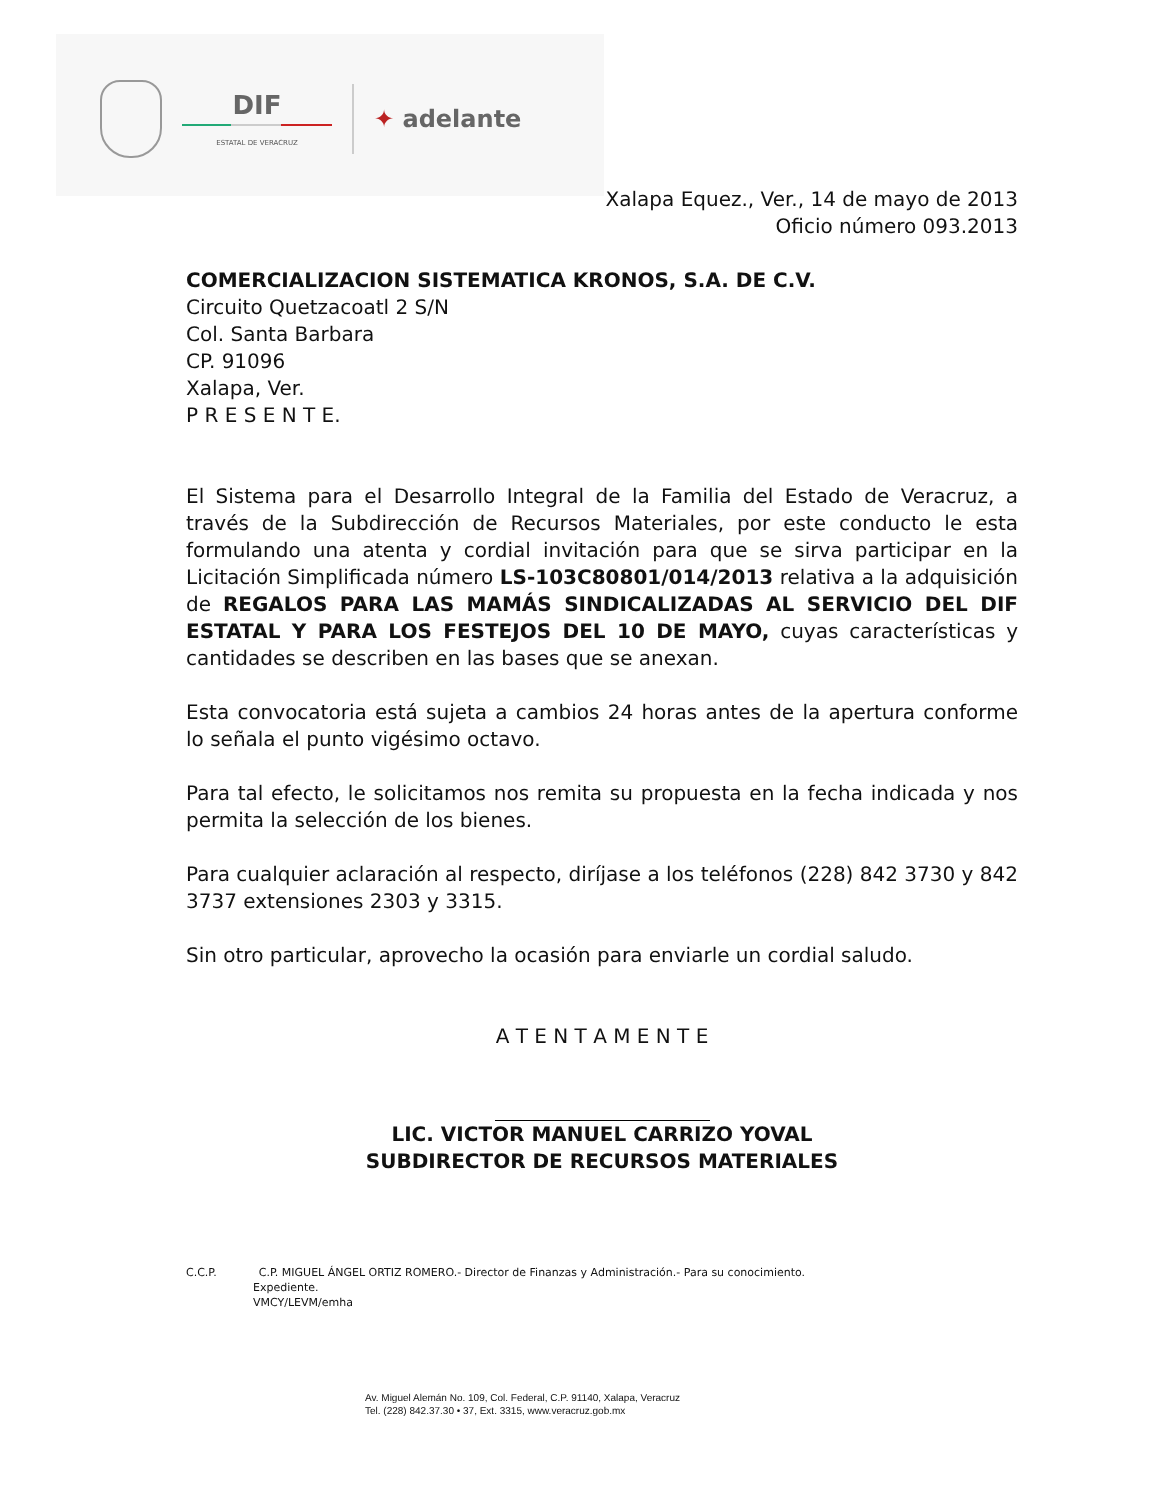DIF
ESTATAL DE VERACRUZ
✦ adelante
Xalapa Equez., Ver., 14 de mayo de 2013
Oficio número 093.2013
COMERCIALIZACION SISTEMATICA KRONOS, S.A. DE C.V.
Circuito Quetzacoatl 2 S/N
Col. Santa Barbara
CP. 91096
Xalapa, Ver.
P R E S E N T E.
El Sistema para el Desarrollo Integral de la Familia del Estado de Veracruz, a través de la Subdirección de Recursos Materiales, por este conducto le esta formulando una atenta y cordial invitación para que se sirva participar en la Licitación Simplificada número LS-103C80801/014/2013 relativa a la adquisición de REGALOS PARA LAS MAMÁS SINDICALIZADAS AL SERVICIO DEL DIF ESTATAL Y PARA LOS FESTEJOS DEL 10 DE MAYO, cuyas características y cantidades se describen en las bases que se anexan.
Esta convocatoria está sujeta a cambios 24 horas antes de la apertura conforme lo señala el punto vigésimo octavo.
Para tal efecto, le solicitamos nos remita su propuesta en la fecha indicada y nos permita la selección de los bienes.
Para cualquier aclaración al respecto, diríjase a los teléfonos (228) 842 3730 y 842 3737 extensiones 2303 y 3315.
Sin otro particular, aprovecho la ocasión para enviarle un cordial saludo.
A T E N T A M E N T E
LIC. VICTOR MANUEL CARRIZO YOVAL
SUBDIRECTOR DE RECURSOS MATERIALES
C.C.P. C.P. MIGUEL ÁNGEL ORTIZ ROMERO.- Director de Finanzas y Administración.- Para su conocimiento.
Expediente.
VMCY/LEVM/emha
Av. Miguel Alemán No. 109, Col. Federal, C.P. 91140, Xalapa, Veracruz
Tel. (228) 842.37.30 • 37, Ext. 3315, www.veracruz.gob.mx